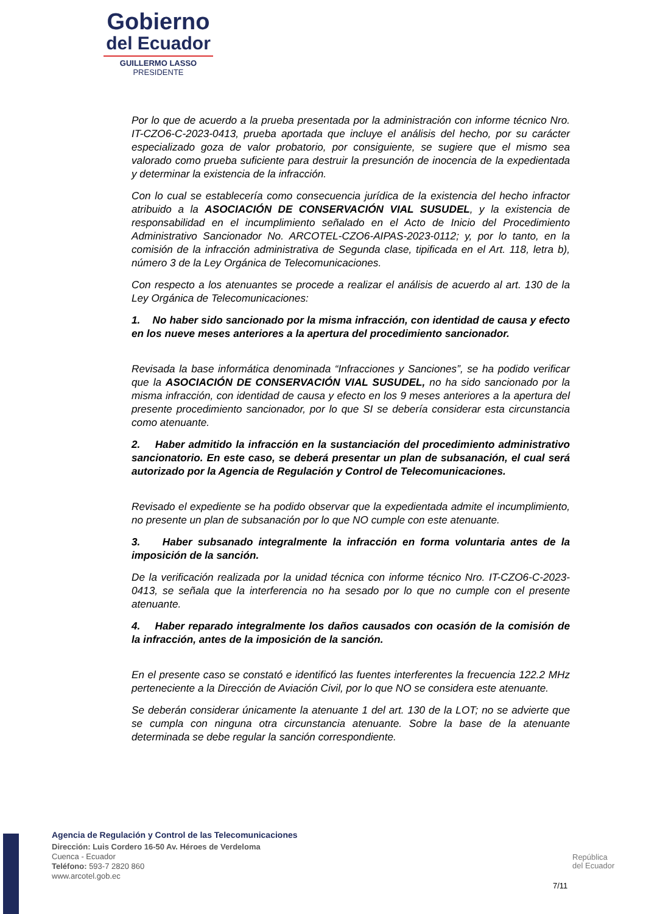Gobierno
del Ecuador
GUILLERMO LASSO
PRESIDENTE
Por lo que de acuerdo a la prueba presentada por la administración con informe técnico Nro. IT-CZO6-C-2023-0413, prueba aportada que incluye el análisis del hecho, por su carácter especializado goza de valor probatorio, por consiguiente, se sugiere que el mismo sea valorado como prueba suficiente para destruir la presunción de inocencia de la expedientada y determinar la existencia de la infracción.
Con lo cual se establecería como consecuencia jurídica de la existencia del hecho infractor atribuido a la ASOCIACIÓN DE CONSERVACIÓN VIAL SUSUDEL, y la existencia de responsabilidad en el incumplimiento señalado en el Acto de Inicio del Procedimiento Administrativo Sancionador No. ARCOTEL-CZO6-AIPAS-2023-0112; y, por lo tanto, en la comisión de la infracción administrativa de Segunda clase, tipificada en el Art. 118, letra b), número 3 de la Ley Orgánica de Telecomunicaciones.
Con respecto a los atenuantes se procede a realizar el análisis de acuerdo al art. 130 de la Ley Orgánica de Telecomunicaciones:
1. No haber sido sancionado por la misma infracción, con identidad de causa y efecto en los nueve meses anteriores a la apertura del procedimiento sancionador.
Revisada la base informática denominada “Infracciones y Sanciones”, se ha podido verificar que la ASOCIACIÓN DE CONSERVACIÓN VIAL SUSUDEL, no ha sido sancionado por la misma infracción, con identidad de causa y efecto en los 9 meses anteriores a la apertura del presente procedimiento sancionador, por lo que SI se debería considerar esta circunstancia como atenuante.
2. Haber admitido la infracción en la sustanciación del procedimiento administrativo sancionatorio. En este caso, se deberá presentar un plan de subsanación, el cual será autorizado por la Agencia de Regulación y Control de Telecomunicaciones.
Revisado el expediente se ha podido observar que la expedientada admite el incumplimiento, no presente un plan de subsanación por lo que NO cumple con este atenuante.
3. Haber subsanado integralmente la infracción en forma voluntaria antes de la imposición de la sanción.
De la verificación realizada por la unidad técnica con informe técnico Nro. IT-CZO6-C-2023-0413, se señala que la interferencia no ha sesado por lo que no cumple con el presente atenuante.
4. Haber reparado integralmente los daños causados con ocasión de la comisión de la infracción, antes de la imposición de la sanción.
En el presente caso se constató e identificó las fuentes interferentes la frecuencia 122.2 MHz perteneciente a la Dirección de Aviación Civil, por lo que NO se considera este atenuante.
Se deberán considerar únicamente la atenuante 1 del art. 130 de la LOT; no se advierte que se cumpla con ninguna otra circunstancia atenuante. Sobre la base de la atenuante determinada se debe regular la sanción correspondiente.
Agencia de Regulación y Control de las Telecomunicaciones
Dirección: Luis Cordero 16-50 Av. Héroes de Verdeloma
Cuenca - Ecuador
Teléfono: 593-7 2820 860
www.arcotel.gob.ec
República
del Ecuador
7/11